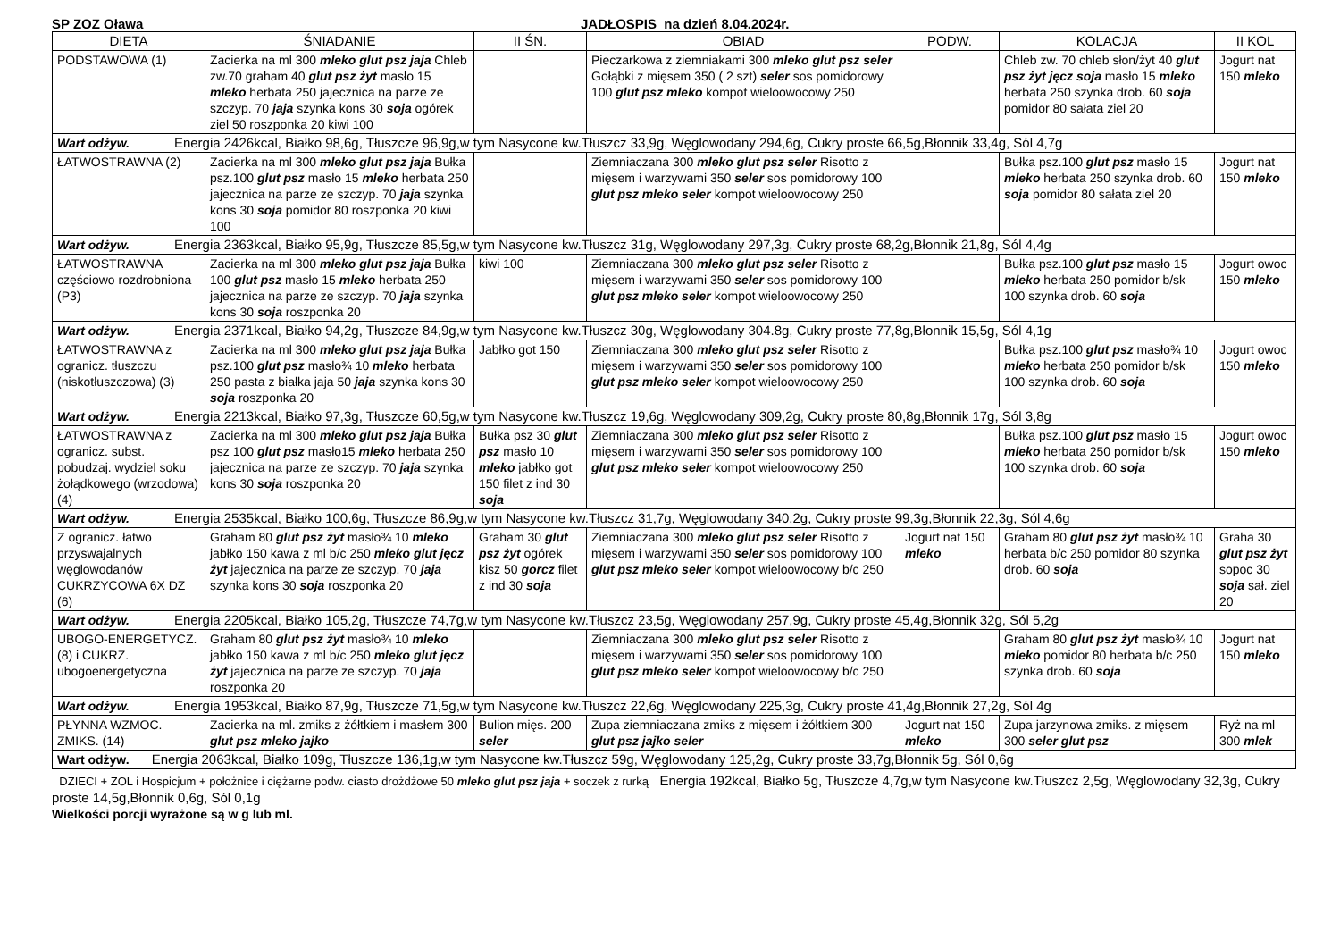SP ZOZ Oława JADŁOSPIS na dzień 8.04.2024r.
| DIETA | ŚNIADANIE | II ŚN. | OBIAD | PODW. | KOLACJA | II KOL |
| --- | --- | --- | --- | --- | --- | --- |
| PODSTAWOWA (1) | Zacierka na ml 300 mleko glut psz jaja Chleb zw.70 graham 40 glut psz żyt masło 15 mleko herbata 250 jajecznica na parze ze szczyp. 70 jaja szynka kons 30 soja ogórek ziel 50 roszponka 20 kiwi 100 | | Pieczarkowa z ziemniakami 300 mleko glut psz seler Gołąbki z mięsem 350 ( 2 szt) seler sos pomidorowy 100 glut psz mleko kompot wieloowocowy 250 | | Chleb zw. 70 chleb słon/żyt 40 glut psz żyt jęcz soja masło 15 mleko herbata 250 szynka drob. 60 soja pomidor 80 sałata ziel 20 | Jogurt nat 150 mleko |
| Wart odżyw. Energia 2426kcal, Białko 98,6g, Tłuszcze 96,9g,w tym Nasycone kw.Tłuszcz 33,9g, Węglowodany 294,6g, Cukry proste 66,5g,Błonnik 33,4g, Sól 4,7g | | | | | | |
| ŁATWOSTRAWNA (2) | Zacierka na ml 300 mleko glut psz jaja Bułka psz.100 glut psz masło 15 mleko herbata 250 jajecznica na parze ze szczyp. 70 jaja szynka kons 30 soja pomidor 80 roszponka 20 kiwi 100 | | Ziemniaczana 300 mleko glut psz seler Risotto z mięsem i warzywami 350 seler sos pomidorowy 100 glut psz mleko seler kompot wieloowocowy 250 | | Bułka psz.100 glut psz masło 15 mleko herbata 250 szynka drob. 60 soja pomidor 80 sałata ziel 20 | Jogurt nat 150 mleko |
| Wart odżyw. Energia 2363kcal, Białko 95,9g, Tłuszcze 85,5g,w tym Nasycone kw.Tłuszcz 31g, Węglowodany 297,3g, Cukry proste 68,2g,Błonnik 21,8g, Sól 4,4g | | | | | | |
| ŁATWOSTRAWNA częściowo rozdrobniona (P3) | Zacierka na ml 300 mleko glut psz jaja Bułka 100 glut psz masło 15 mleko herbata 250 jajecznica na parze ze szczyp. 70 jaja szynka kons 30 soja roszponka 20 | kiwi 100 | Ziemniaczana 300 mleko glut psz seler Risotto z mięsem i warzywami 350 seler sos pomidorowy 100 glut psz mleko seler kompot wieloowocowy 250 | | Bułka psz.100 glut psz masło 15 mleko herbata 250 pomidor b/sk 100 szynka drob. 60 soja | Jogurt owoc 150 mleko |
| Wart odżyw. Energia 2371kcal, Białko 94,2g, Tłuszcze 84,9g,w tym Nasycone kw.Tłuszcz 30g, Węglowodany 304.8g, Cukry proste 77,8g,Błonnik 15,5g, Sól 4,1g | | | | | | |
| ŁATWOSTRAWNA z ogranicz. tłuszczu (niskotłuszczowa) (3) | Zacierka na ml 300 mleko glut psz jaja Bułka psz.100 glut psz masło¾ 10 mleko herbata 250 pasta z białka jaja 50 jaja szynka kons 30 soja roszponka 20 | Jabłko got 150 | Ziemniaczana 300 mleko glut psz seler Risotto z mięsem i warzywami 350 seler sos pomidorowy 100 glut psz mleko seler kompot wieloowocowy 250 | | Bułka psz.100 glut psz masło¾ 10 mleko herbata 250 pomidor b/sk 100 szynka drob. 60 soja | Jogurt owoc 150 mleko |
| Wart odżyw. Energia 2213kcal, Białko 97,3g, Tłuszcze 60,5g,w tym Nasycone kw.Tłuszcz 19,6g, Węglowodany 309,2g, Cukry proste 80,8g,Błonnik 17g, Sól 3,8g | | | | | | |
| ŁATWOSTRAWNA z ogranicz. subst. pobudzaj. wydziel soku żołądkowego (wrzodowa) (4) | Zacierka na ml 300 mleko glut psz jaja Bułka psz 100 glut psz masło15 mleko herbata 250 jajecznica na parze ze szczyp. 70 jaja szynka kons 30 soja roszponka 20 | Bułka psz 30 glut psz masło 10 mleko jabłko got 150 filet z ind 30 soja | Ziemniaczana 300 mleko glut psz seler Risotto z mięsem i warzywami 350 seler sos pomidorowy 100 glut psz mleko seler kompot wieloowocowy 250 | | Bułka psz.100 glut psz masło 15 mleko herbata 250 pomidor b/sk 100 szynka drob. 60 soja | Jogurt owoc 150 mleko |
| Wart odżyw. Energia 2535kcal, Białko 100,6g, Tłuszcze 86,9g,w tym Nasycone kw.Tłuszcz 31,7g, Węglowodany 340,2g, Cukry proste 99,3g,Błonnik 22,3g, Sól 4,6g | | | | | | |
| Z ogranicz. łatwo przyswajalnych węglowodanów CUKRZYCOWA 6X DZ (6) | Graham 80 glut psz żyt masło¾ 10 mleko jabłko 150 kawa z ml b/c 250 mleko glut jęcz żyt jajecznica na parze ze szczyp. 70 jaja szynka kons 30 soja roszponka 20 | Graham 30 glut psz żyt ogórek kisz 50 gorcz filet z ind 30 soja | Ziemniaczana 300 mleko glut psz seler Risotto z mięsem i warzywami 350 seler sos pomidorowy 100 glut psz mleko seler kompot wieloowocowy b/c 250 | Jogurt nat 150 mleko | Graham 80 glut psz żyt masło¾ 10 herbata b/c 250 pomidor 80 szynka drob. 60 soja | Graha 30 glut psz żyt sopoc 30 soja sał. ziel 20 |
| Wart odżyw. Energia 2205kcal, Białko 105,2g, Tłuszcze 74,7g,w tym Nasycone kw.Tłuszcz 23,5g, Węglowodany 257,9g, Cukry proste 45,4g,Błonnik 32g, Sól 5,2g | | | | | | |
| UBOGO-ENERGETYCZ.(8) i CUKRZ. ubogoenergetyczna | Graham 80 glut psz żyt masło¾ 10 mleko jabłko 150 kawa z ml b/c 250 mleko glut jęcz żyt jajecznica na parze ze szczyp. 70 jaja roszponka 20 | | Ziemniaczana 300 mleko glut psz seler Risotto z mięsem i warzywami 350 seler sos pomidorowy 100 glut psz mleko seler kompot wieloowocowy b/c 250 | | Graham 80 glut psz żyt masło¾ 10 mleko pomidor 80 herbata b/c 250 szynka drob. 60 soja | Jogurt nat 150 mleko |
| Wart odżyw. Energia 1953kcal, Białko 87,9g, Tłuszcze 71,5g,w tym Nasycone kw.Tłuszcz 22,6g, Węglowodany 225,3g, Cukry proste 41,4g,Błonnik 27,2g, Sól 4g | | | | | | |
| PŁYNNA WZMOC. ZMIKS. (14) | Zacierka na ml. zmiks z żółtkiem i masłem 300 glut psz mleko jajko | Bulion mięs. 200 seler | Zupa ziemniaczana zmiks z mięsem i żółtkiem 300 glut psz jajko seler | Jogurt nat 150 mleko | Zupa jarzynowa zmiks. z mięsem 300 seler glut psz | Ryż na ml 300 mlek |
| Wart odżyw. Energia 2063kcal, Białko 109g, Tłuszcze 136,1g,w tym Nasycone kw.Tłuszcz 59g, Węglowodany 125,2g, Cukry proste 33,7g,Błonnik 5g, Sól 0,6g | | | | | | |
DZIECI + ZOL i Hospicjum + położnice i ciężarne podw. ciasto drożdżowe 50 mleko glut psz jaja + soczek z rurką Energia 192kcal, Białko 5g, Tłuszcze 4,7g,w tym Nasycone kw.Tłuszcz 2,5g, Węglowodany 32,3g, Cukry proste 14,5g,Błonnik 0,6g, Sól 0,1g
Wielkości porcji wyrażone są w g lub ml.